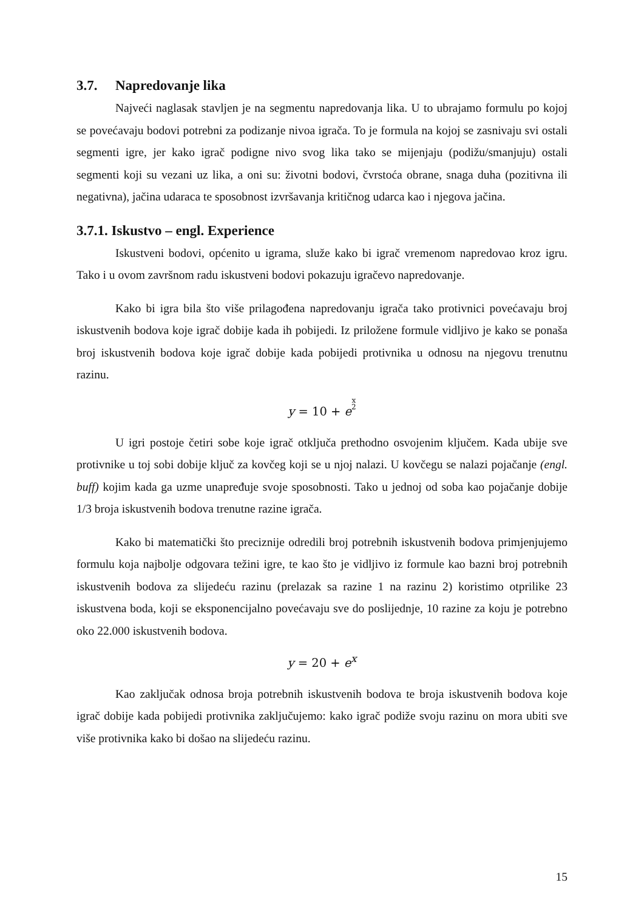3.7. Napredovanje lika
Najveći naglasak stavljen je na segmentu napredovanja lika. U to ubrajamo formulu po kojoj se povećavaju bodovi potrebni za podizanje nivoa igrača. To je formula na kojoj se zasnivaju svi ostali segmenti igre, jer kako igrač podigne nivo svog lika tako se mijenjaju (podižu/smanjuju) ostali segmenti koji su vezani uz lika, a oni su: životni bodovi, čvrstoća obrane, snaga duha (pozitivna ili negativna), jačina udaraca te sposobnost izvršavanja kritičnog udarca kao i njegova jačina.
3.7.1. Iskustvo – engl. Experience
Iskustveni bodovi, općenito u igrama, služe kako bi igrač vremenom napredovao kroz igru. Tako i u ovom završnom radu iskustveni bodovi pokazuju igračevo napredovanje.
Kako bi igra bila što više prilagođena napredovanju igrača tako protivnici povećavaju broj iskustvenih bodova koje igrač dobije kada ih pobijedi. Iz priložene formule vidljivo je kako se ponaša broj iskustvenih bodova koje igrač dobije kada pobijedi protivnika u odnosu na njegovu trenutnu razinu.
y = 10 + ex
2
U igri postoje četiri sobe koje igrač otključa prethodno osvojenim ključem. Kada ubije sve protivnike u toj sobi dobije ključ za kovčeg koji se u njoj nalazi. U kovčegu se nalazi pojačanje (engl. buff) kojim kada ga uzme unapređuje svoje sposobnosti. Tako u jednoj od soba kao pojačanje dobije 1/3 broja iskustvenih bodova trenutne razine igrača.
Kako bi matematički što preciznije odredili broj potrebnih iskustvenih bodova primjenjujemo formulu koja najbolje odgovara težini igre, te kao što je vidljivo iz formule kao bazni broj potrebnih iskustvenih bodova za slijedeću razinu (prelazak sa razine 1 na razinu 2) koristimo otprilike 23 iskustvena boda, koji se eksponencijalno povećavaju sve do poslijednje, 10 razine za koju je potrebno oko 22.000 iskustvenih bodova.
y = 20 + e<sup>x</sup>
Kao zaključak odnosa broja potrebnih iskustvenih bodova te broja iskustvenih bodova koje igrač dobije kada pobijedi protivnika zaključujemo: kako igrač podiže svoju razinu on mora ubiti sve više protivnika kako bi došao na slijedeću razinu.
15